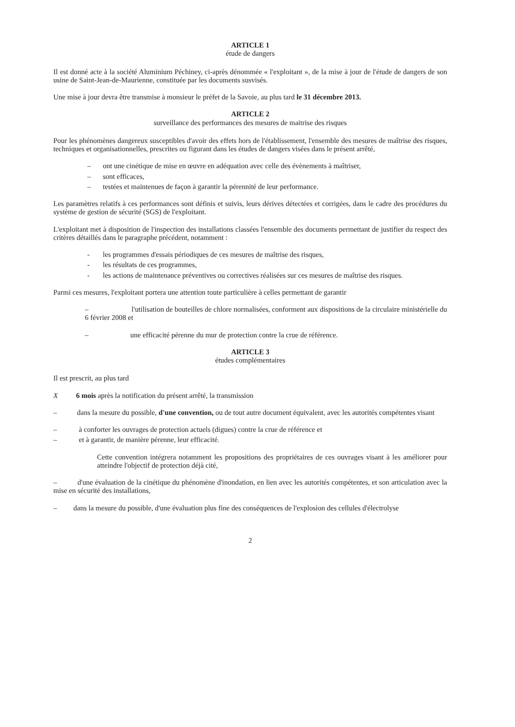ARTICLE 1
étude de dangers
Il est donné acte à la société Aluminium Péchiney, ci-après dénommée « l'exploitant », de la mise à jour de l'étude de dangers de son usine de Saint-Jean-de-Maurienne, constituée par les documents susvisés.
Une mise à jour devra être transmise à monsieur le préfet de la Savoie, au plus tard le 31 décembre 2013.
ARTICLE 2
surveillance des performances des mesures de maitrise des risques
Pour les phénomènes dangereux susceptibles d'avoir des effets hors de l'établissement, l'ensemble des mesures de maîtrise des risques, techniques et organisationnelles, prescrites ou figurant dans les études de dangers visées dans le présent arrêté,
– ont une cinétique de mise en œuvre en adéquation avec celle des évènements à maîtriser,
– sont efficaces,
– testées et maintenues de façon à garantir la pérennité de leur performance.
Les paramètres relatifs à ces performances sont définis et suivis, leurs dérives détectées et corrigées, dans le cadre des procédures du système de gestion de sécurité (SGS) de l'exploitant.
L'exploitant met à disposition de l'inspection des installations classées l'ensemble des documents permettant de justifier du respect des critères détaillés dans le paragraphe précédent, notamment :
- les programmes d'essais périodiques de ces mesures de maîtrise des risques,
- les résultats de ces programmes,
- les actions de maintenance préventives ou correctives réalisées sur ces mesures de maîtrise des risques.
Parmi ces mesures, l'exploitant portera une attention toute particulière à celles permettant de garantir
– l'utilisation de bouteilles de chlore normalisées, conforment aux dispositions de la circulaire ministérielle du 6 février 2008 et
– une efficacité pérenne du mur de protection contre la crue de référence.
ARTICLE 3
études complémentaires
Il est prescrit, au plus tard
X 6 mois après la notification du présent arrêté, la transmission
– dans la mesure du possible, d'une convention, ou de tout autre document équivalent, avec les autorités compétentes visant
– à conforter les ouvrages de protection actuels (digues) contre la crue de référence et
– et à garantir, de manière pérenne, leur efficacité.
Cette convention intégrera notamment les propositions des propriétaires de ces ouvrages visant à les améliorer pour atteindre l'objectif de protection déjà cité,
– d'une évaluation de la cinétique du phénomène d'inondation, en lien avec les autorités compétentes, et son articulation avec la mise en sécurité des installations,
– dans la mesure du possible, d'une évaluation plus fine des conséquences de l'explosion des cellules d'électrolyse
2